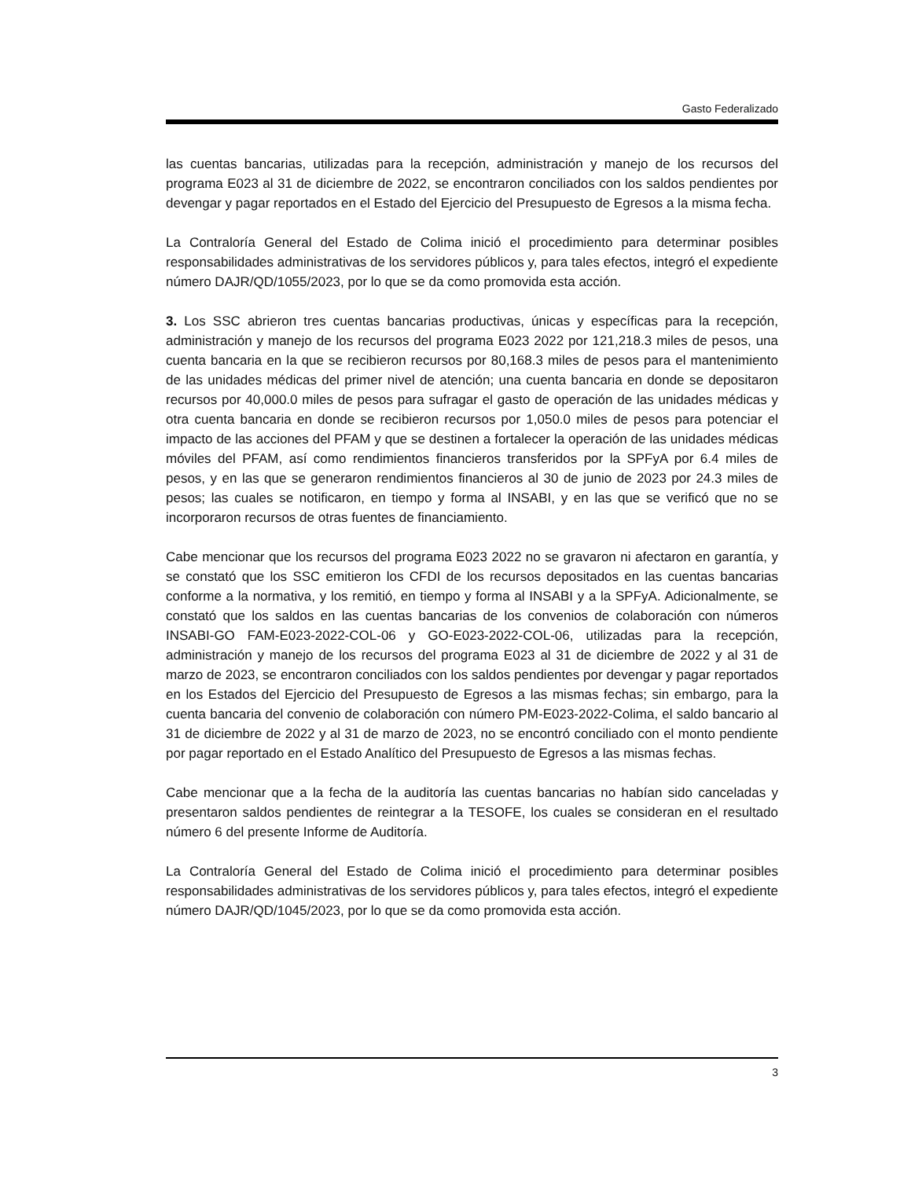Gasto Federalizado
las cuentas bancarias, utilizadas para la recepción, administración y manejo de los recursos del programa E023 al 31 de diciembre de 2022, se encontraron conciliados con los saldos pendientes por devengar y pagar reportados en el Estado del Ejercicio del Presupuesto de Egresos a la misma fecha.
La Contraloría General del Estado de Colima inició el procedimiento para determinar posibles responsabilidades administrativas de los servidores públicos y, para tales efectos, integró el expediente número DAJR/QD/1055/2023, por lo que se da como promovida esta acción.
3. Los SSC abrieron tres cuentas bancarias productivas, únicas y específicas para la recepción, administración y manejo de los recursos del programa E023 2022 por 121,218.3 miles de pesos, una cuenta bancaria en la que se recibieron recursos por 80,168.3 miles de pesos para el mantenimiento de las unidades médicas del primer nivel de atención; una cuenta bancaria en donde se depositaron recursos por 40,000.0 miles de pesos para sufragar el gasto de operación de las unidades médicas y otra cuenta bancaria en donde se recibieron recursos por 1,050.0 miles de pesos para potenciar el impacto de las acciones del PFAM y que se destinen a fortalecer la operación de las unidades médicas móviles del PFAM, así como rendimientos financieros transferidos por la SPFyA por 6.4 miles de pesos, y en las que se generaron rendimientos financieros al 30 de junio de 2023 por 24.3 miles de pesos; las cuales se notificaron, en tiempo y forma al INSABI, y en las que se verificó que no se incorporaron recursos de otras fuentes de financiamiento.
Cabe mencionar que los recursos del programa E023 2022 no se gravaron ni afectaron en garantía, y se constató que los SSC emitieron los CFDI de los recursos depositados en las cuentas bancarias conforme a la normativa, y los remitió, en tiempo y forma al INSABI y a la SPFyA. Adicionalmente, se constató que los saldos en las cuentas bancarias de los convenios de colaboración con números INSABI-GO FAM-E023-2022-COL-06 y GO-E023-2022-COL-06, utilizadas para la recepción, administración y manejo de los recursos del programa E023 al 31 de diciembre de 2022 y al 31 de marzo de 2023, se encontraron conciliados con los saldos pendientes por devengar y pagar reportados en los Estados del Ejercicio del Presupuesto de Egresos a las mismas fechas; sin embargo, para la cuenta bancaria del convenio de colaboración con número PM-E023-2022-Colima, el saldo bancario al 31 de diciembre de 2022 y al 31 de marzo de 2023, no se encontró conciliado con el monto pendiente por pagar reportado en el Estado Analítico del Presupuesto de Egresos a las mismas fechas.
Cabe mencionar que a la fecha de la auditoría las cuentas bancarias no habían sido canceladas y presentaron saldos pendientes de reintegrar a la TESOFE, los cuales se consideran en el resultado número 6 del presente Informe de Auditoría.
La Contraloría General del Estado de Colima inició el procedimiento para determinar posibles responsabilidades administrativas de los servidores públicos y, para tales efectos, integró el expediente número DAJR/QD/1045/2023, por lo que se da como promovida esta acción.
3